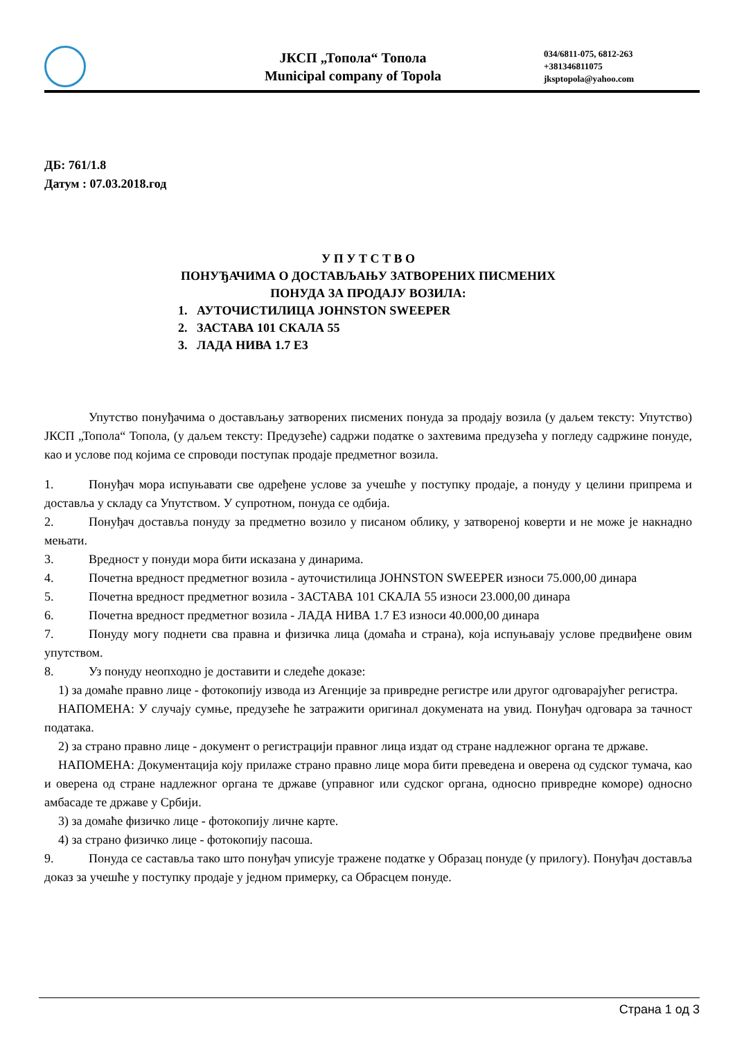ЈКСП „Топола“ Топола
Municipal company of Topola
034/6811-075, 6812-263
+381346811075
jksptopola@yahoo.com
ДБ: 761/1.8
Датум : 07.03.2018.год
У П У Т С Т В О
ПОНУЂАЧИМА О ДОСТАВЉАЊУ ЗАТВОРЕНИХ ПИСМЕНИХ
ПОНУДА ЗА ПРОДАЈУ ВОЗИЛА:
1. АУТОЧИСТИЛИЦА JOHNSTON SWEEPER
2. ЗАСТАВА 101 СКАЛА 55
3. ЛАДА НИВА 1.7 Е3
Упутство понуђачима о достављању затворених писмених понуда за продају возила (у даљем тексту: Упутство) ЈКСП „Топола“ Топола, (у даљем тексту: Предузеће) садржи податке о захтевима предузећа у погледу садржине понуде, као и услове под којима се спроводи поступак продаје предметног возила.
1. Понуђач мора испуњавати све одређене услове за учешће у поступку продаје, а понуду у целини припрема и доставља у складу са Упутством. У супротном, понуда се одбија.
2. Понуђач доставља понуду за предметно возило у писаном облику, у затвореној коверти и не може је накнадно мењати.
3. Вредност у понуди мора бити исказана у динарима.
4. Почетна вредност предметног возила - аутoчистилица JOHNSTON SWEEPER износи 75.000,00 динара
5. Почетна вредност предметног возила - ЗАСТАВА 101 СКАЛА 55 износи 23.000,00 динара
6. Почетна вредност предметног возила - ЛАДА НИВА 1.7 Е3 износи 40.000,00 динара
7. Понуду могу поднети сва правна и физичка лица (домаћа и страна), која испуњавају услове предвиђене овим упутством.
8. Уз понуду неопходно је доставити и следеће доказе:
1) за домаће правно лице - фотокопију извода из Агенције за привредне регистре или другог одговарајућег регистра.
НАПОМЕНА: У случају сумње, предузеће ће затражити оригинал докумената на увид. Понуђач одговара за тачност података.
2) за страно правно лице - документ о регистрацији правног лица издат од стране надлежног органа те државе.
НАПОМЕНА: Документација коју прилаже страно правно лице мора бити преведена и оверена од судског тумача, као и оверена од стране надлежног органа те државе (управног или судског органа, односно привредне коморе) односно амбасаде те државе у Србији.
3) за домаће физичко лице - фотокопију личне карте.
4) за страно физичко лице - фотокопију пасоша.
9. Понуда се саставља тако што понуђач уписује тражене податке у Образац понуде (у прилогу). Понуђач доставља доказ за учешће у поступку продаје у једном примерку, са Обрасцем понуде.
Страна 1 од 3